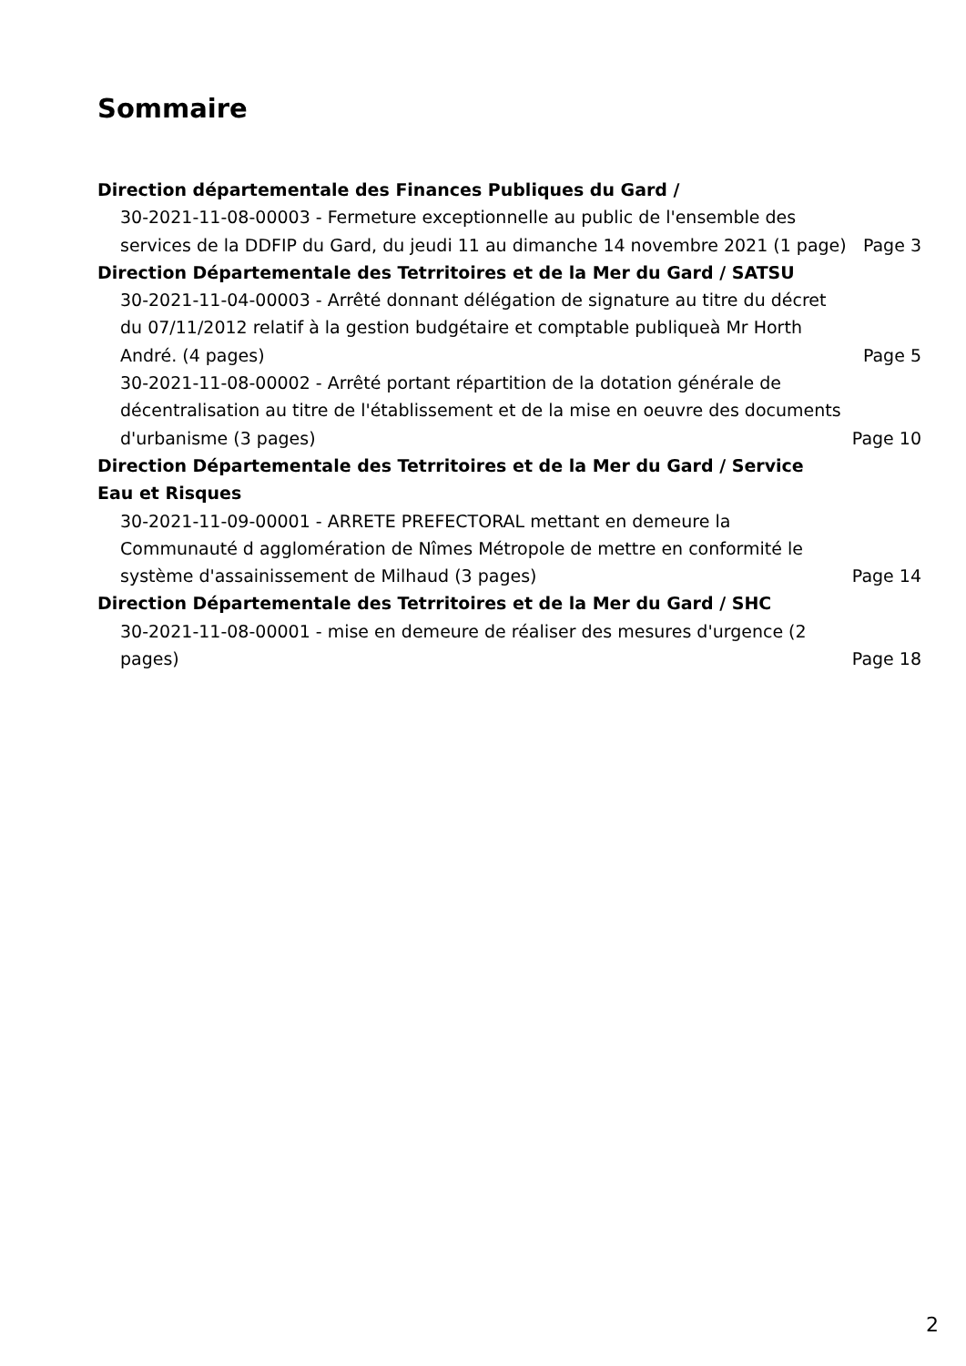Sommaire
Direction départementale des Finances Publiques du Gard /
30-2021-11-08-00003 - Fermeture exceptionnelle au public de l'ensemble des services de la DDFIP du Gard, du jeudi 11 au dimanche 14 novembre 2021 (1 page) Page 3
Direction Départementale des Tetrritoires et de la Mer du Gard / SATSU
30-2021-11-04-00003 - Arrêté donnant délégation de signature au titre du décret du 07/11/2012 relatif à la gestion budgétaire et comptable publiqueà Mr Horth André. (4 pages) Page 5
30-2021-11-08-00002 - Arrêté portant répartition de la dotation générale de décentralisation au titre de l'établissement et de la mise en oeuvre des documents d'urbanisme (3 pages) Page 10
Direction Départementale des Tetrritoires et de la Mer du Gard / Service Eau et Risques
30-2021-11-09-00001 - ARRETE PREFECTORAL mettant en demeure la Communauté d agglomération de Nîmes Métropole de mettre en conformité le système d'assainissement de Milhaud (3 pages) Page 14
Direction Départementale des Tetrritoires et de la Mer du Gard / SHC
30-2021-11-08-00001 - mise en demeure de réaliser des mesures d'urgence (2 pages) Page 18
2